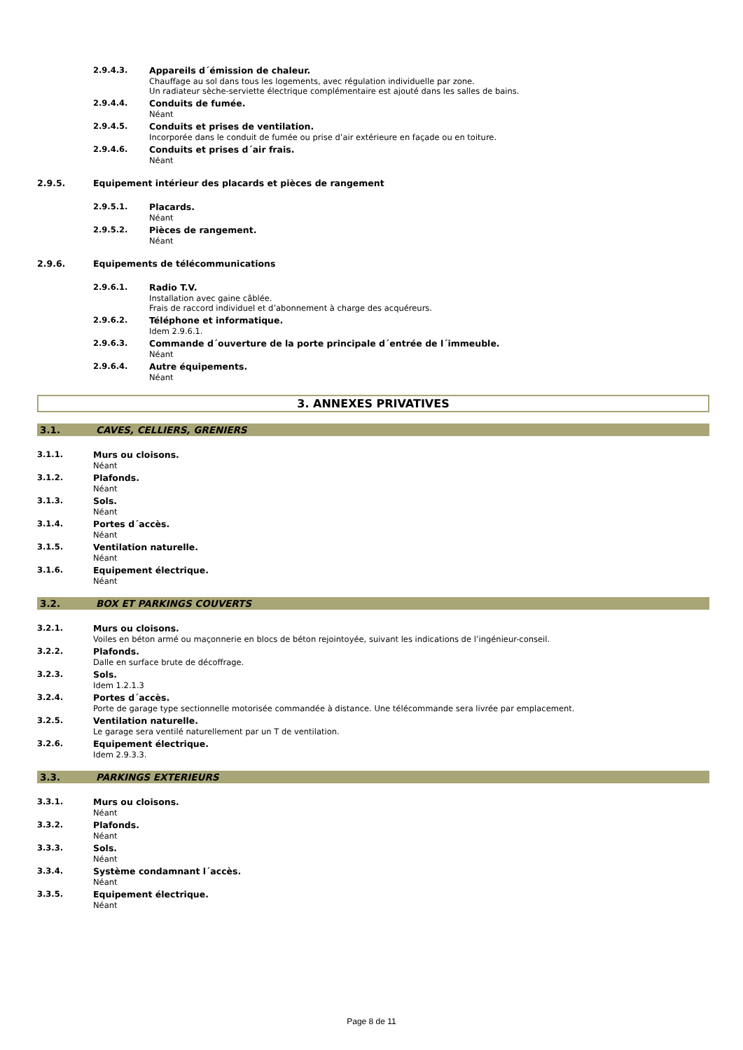2.9.4.3. Appareils d´émission de chaleur.
Chauffage au sol dans tous les logements, avec régulation individuelle par zone.
Un radiateur sèche-serviette électrique complémentaire est ajouté dans les salles de bains.
2.9.4.4. Conduits de fumée.
Néant
2.9.4.5. Conduits et prises de ventilation.
Incorporée dans le conduit de fumée ou prise d’air extérieure en façade ou en toiture.
2.9.4.6. Conduits et prises d´air frais.
Néant
2.9.5. Equipement intérieur des placards et pièces de rangement
2.9.5.1. Placards.
Néant
2.9.5.2. Pièces de rangement.
Néant
2.9.6. Equipements de télécommunications
2.9.6.1. Radio T.V.
Installation avec gaine câblée.
Frais de raccord individuel et d’abonnement à charge des acquéreurs.
2.9.6.2. Téléphone et informatique.
Idem 2.9.6.1.
2.9.6.3. Commande d´ouverture de la porte principale d´entrée de l´immeuble.
Néant
2.9.6.4. Autre équipements.
Néant
3. ANNEXES PRIVATIVES
3.1. CAVES, CELLIERS, GRENIERS
3.1.1. Murs ou cloisons.
Néant
3.1.2. Plafonds.
Néant
3.1.3. Sols.
Néant
3.1.4. Portes d´accès.
Néant
3.1.5. Ventilation naturelle.
Néant
3.1.6. Equipement électrique.
Néant
3.2. BOX ET PARKINGS COUVERTS
3.2.1. Murs ou cloisons.
Voiles en béton armé ou maçonnerie en blocs de béton rejointoyée, suivant les indications de l’ingénieur-conseil.
3.2.2. Plafonds.
Dalle en surface brute de décoffrage.
3.2.3. Sols.
Idem 1.2.1.3
3.2.4. Portes d´accès.
Porte de garage type sectionnelle motorisée commandée à distance. Une télécommande sera livrée par emplacement.
3.2.5. Ventilation naturelle.
Le garage sera ventilé naturellement par un T de ventilation.
3.2.6. Equipement électrique.
Idem 2.9.3.3.
3.3. PARKINGS EXTERIEURS
3.3.1. Murs ou cloisons.
Néant
3.3.2. Plafonds.
Néant
3.3.3. Sols.
Néant
3.3.4. Système condamnant l´accès.
Néant
3.3.5. Equipement électrique.
Néant
Page 8 de 11